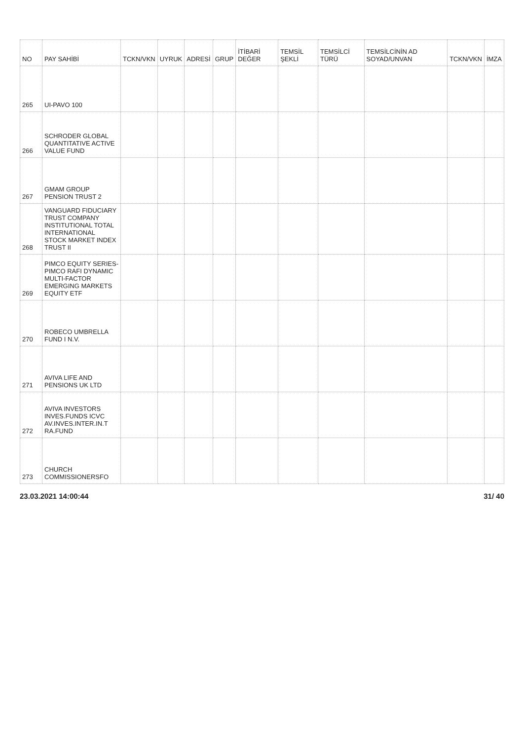| NO | PAY SAHİBİ | TCKN/VKN | UYRUK | ADRESİ | GRUP | İTİBARİ DEĞER | TEMSİL ŞEKLİ | TEMSİLCİ TÜRÜ | TEMSİLCİNİN AD SOYAD/UNVAN | TCKN/VKN | İMZA |
| --- | --- | --- | --- | --- | --- | --- | --- | --- | --- | --- | --- |
| 265 | UI-PAVO 100 | | | | | | | | | | |
| 266 | SCHRODER GLOBAL QUANTITATIVE ACTIVE VALUE FUND | | | | | | | | | | |
| 267 | GMAM GROUP PENSION TRUST 2 | | | | | | | | | | |
| 268 | VANGUARD FIDUCIARY TRUST COMPANY INSTITUTIONAL TOTAL INTERNATIONAL STOCK MARKET INDEX TRUST II | | | | | | | | | | |
| 269 | PIMCO EQUITY SERIES-PIMCO RAFI DYNAMIC MULTI-FACTOR EMERGING MARKETS EQUITY ETF | | | | | | | | | | |
| 270 | ROBECO UMBRELLA FUND I N.V. | | | | | | | | | | |
| 271 | AVIVA LIFE AND PENSIONS UK LTD | | | | | | | | | | |
| 272 | AVIVA INVESTORS INVES.FUNDS ICVC AV.INVES.INTER.IN.T RA.FUND | | | | | | | | | | |
| 273 | CHURCH COMMISSIONERSFO | | | | | | | | | | |
23.03.2021 14:00:44 31/ 40